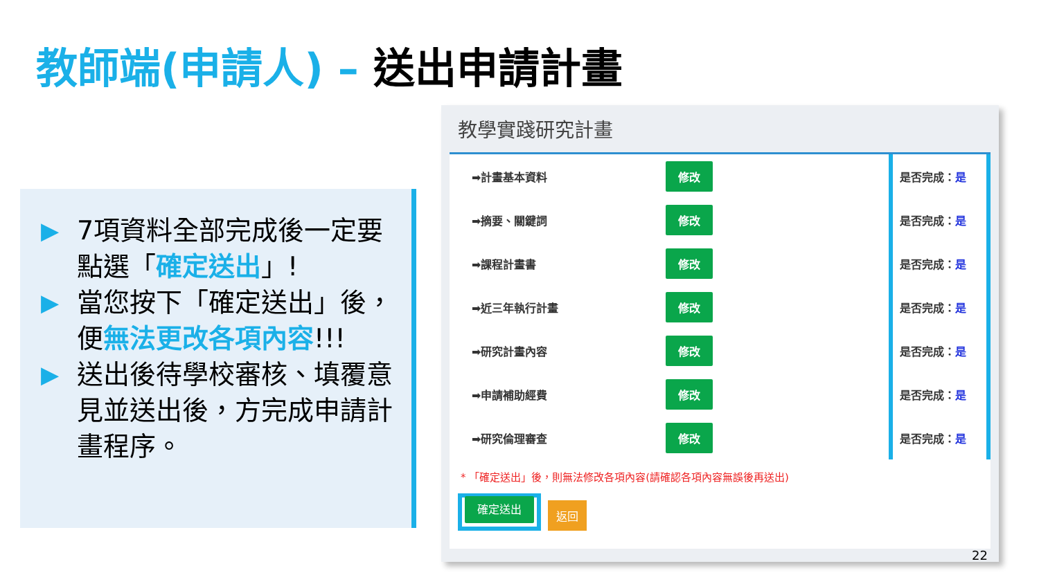教師端(申請人) – 送出申請計畫
▶ 7項資料全部完成後一定要點選「確定送出」!
▶ 當您按下「確定送出」後，便無法更改各項內容!!!
▶ 送出後待學校審核、填覆意見並送出後，方完成申請計畫程序。
教學實踐研究計畫
➡計畫基本資料 修改 是否完成： 是
➡摘要、關鍵詞 修改 是否完成： 是
➡課程計畫書 修改 是否完成： 是
➡近三年執行計畫 修改 是否完成： 是
➡研究計畫內容 修改 是否完成： 是
➡申請補助經費 修改 是否完成： 是
➡研究倫理審查 修改 是否完成： 是
* 「確定送出」後，則無法修改各項內容(請確認各項內容無誤後再送出)
確定送出
返回
22